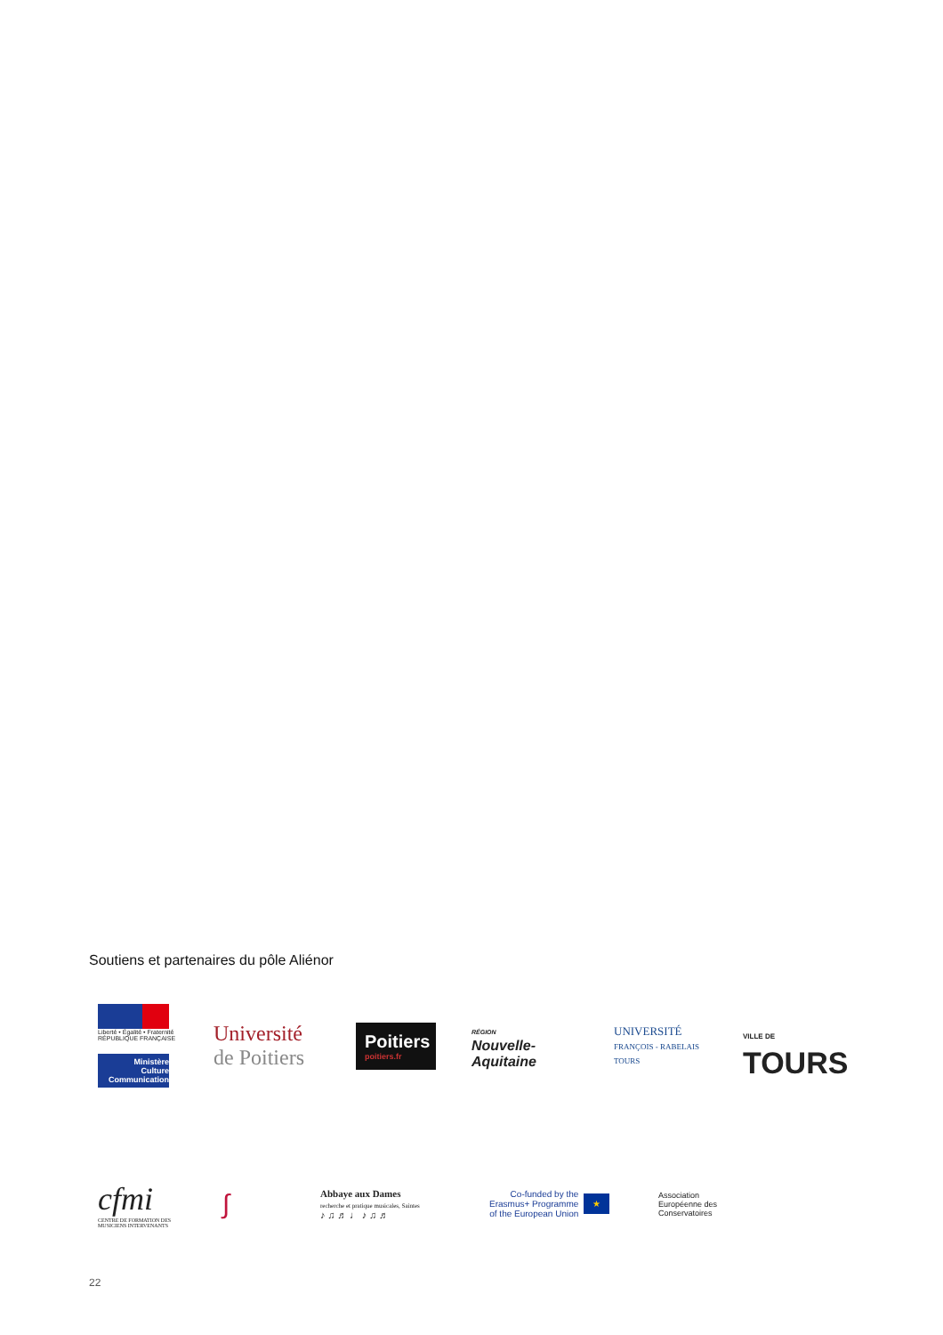Soutiens et partenaires du pôle Aliénor
Liberté • Égalité • Fraternité
RÉPUBLIQUE FRANÇAISE
Ministère
Culture
Communication
Université
de Poitiers
Poitiers
poitiers.fr
RÉGION
Nouvelle-
Aquitaine
UNIVERSITÉ
FRANÇOIS - RABELAIS
TOURS
VILLE DE
TOURS
cfmi
CENTRE DE FORMATION DES MUSICIENS INTERVENANTS
∫
Abbaye aux Dames
recherche et pratique musicales, Saintes
♪ ♫ ♬ ♩ ♪ ♫ ♬
Co-funded by the
Erasmus+ Programme
of the European Union ★
Association
Européenne des
Conservatoires
22